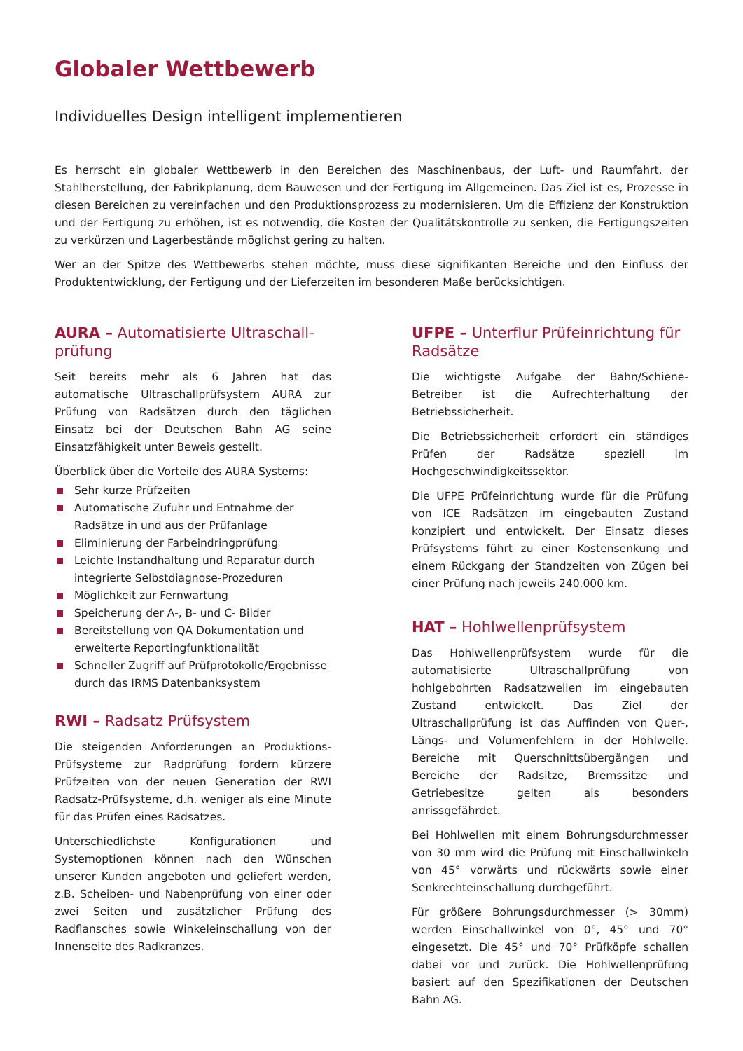Globaler Wettbewerb
Individuelles Design intelligent implementieren
Es herrscht ein globaler Wettbewerb in den Bereichen des Maschinenbaus, der Luft- und Raumfahrt, der Stahlherstellung, der Fabrikplanung, dem Bauwesen und der Fertigung im Allgemeinen. Das Ziel ist es, Prozesse in diesen Bereichen zu vereinfachen und den Produktionsprozess zu modernisieren. Um die Effizienz der Konstruktion und der Fertigung zu erhöhen, ist es notwendig, die Kosten der Qualitätskontrolle zu senken, die Fertigungszeiten zu verkürzen und Lagerbestände möglichst gering zu halten.
Wer an der Spitze des Wettbewerbs stehen möchte, muss diese signifikanten Bereiche und den Einfluss der Produktentwicklung, der Fertigung und der Lieferzeiten im besonderen Maße berücksichtigen.
AURA – Automatisierte Ultraschall-prüfung
Seit bereits mehr als 6 Jahren hat das automatische Ultraschallprüfsystem AURA zur Prüfung von Radsätzen durch den täglichen Einsatz bei der Deutschen Bahn AG seine Einsatzfähigkeit unter Beweis gestellt.
Überblick über die Vorteile des AURA Systems:
Sehr kurze Prüfzeiten
Automatische Zufuhr und Entnahme der Radsätze in und aus der Prüfanlage
Eliminierung der Farbeindringprüfung
Leichte Instandhaltung und Reparatur durch integrierte Selbstdiagnose-Prozeduren
Möglichkeit zur Fernwartung
Speicherung der A-, B- und C- Bilder
Bereitstellung von QA Dokumentation und erweiterte Reportingfunktionalität
Schneller Zugriff auf Prüfprotokolle/Ergebnisse durch das IRMS Datenbanksystem
RWI – Radsatz Prüfsystem
Die steigenden Anforderungen an Produktions-Prüfsysteme zur Radprüfung fordern kürzere Prüfzeiten von der neuen Generation der RWI Radsatz-Prüfsysteme, d.h. weniger als eine Minute für das Prüfen eines Radsatzes.
Unterschiedlichste Konfigurationen und Systemoptionen können nach den Wünschen unserer Kunden angeboten und geliefert werden, z.B. Scheiben- und Nabenprüfung von einer oder zwei Seiten und zusätzlicher Prüfung des Radflansches sowie Winkeleinschallung von der Innenseite des Radkranzes.
UFPE – Unterflur Prüfeinrichtung für Radsätze
Die wichtigste Aufgabe der Bahn/Schiene-Betreiber ist die Aufrechterhaltung der Betriebssicherheit.
Die Betriebssicherheit erfordert ein ständiges Prüfen der Radsätze speziell im Hochgeschwindigkeitssektor.
Die UFPE Prüfeinrichtung wurde für die Prüfung von ICE Radsätzen im eingebauten Zustand konzipiert und entwickelt. Der Einsatz dieses Prüfsystems führt zu einer Kostensenkung und einem Rückgang der Standzeiten von Zügen bei einer Prüfung nach jeweils 240.000 km.
HAT – Hohlwellenprüfsystem
Das Hohlwellenprüfsystem wurde für die automatisierte Ultraschallprüfung von hohlgebohrten Radsatzwellen im eingebauten Zustand entwickelt. Das Ziel der Ultraschallprüfung ist das Auffinden von Quer-, Längs- und Volumenfehlern in der Hohlwelle. Bereiche mit Querschnittsübergängen und Bereiche der Radsitze, Bremssitze und Getriebesitze gelten als besonders anrissgefährdet.
Bei Hohlwellen mit einem Bohrungsdurchmesser von 30 mm wird die Prüfung mit Einschallwinkeln von 45° vorwärts und rückwärts sowie einer Senkrechteinschallung durchgeführt.
Für größere Bohrungsdurchmesser (> 30mm) werden Einschallwinkel von 0°, 45° und 70° eingesetzt. Die 45° und 70° Prüfköpfe schallen dabei vor und zurück. Die Hohlwellenprüfung basiert auf den Spezifikationen der Deutschen Bahn AG.